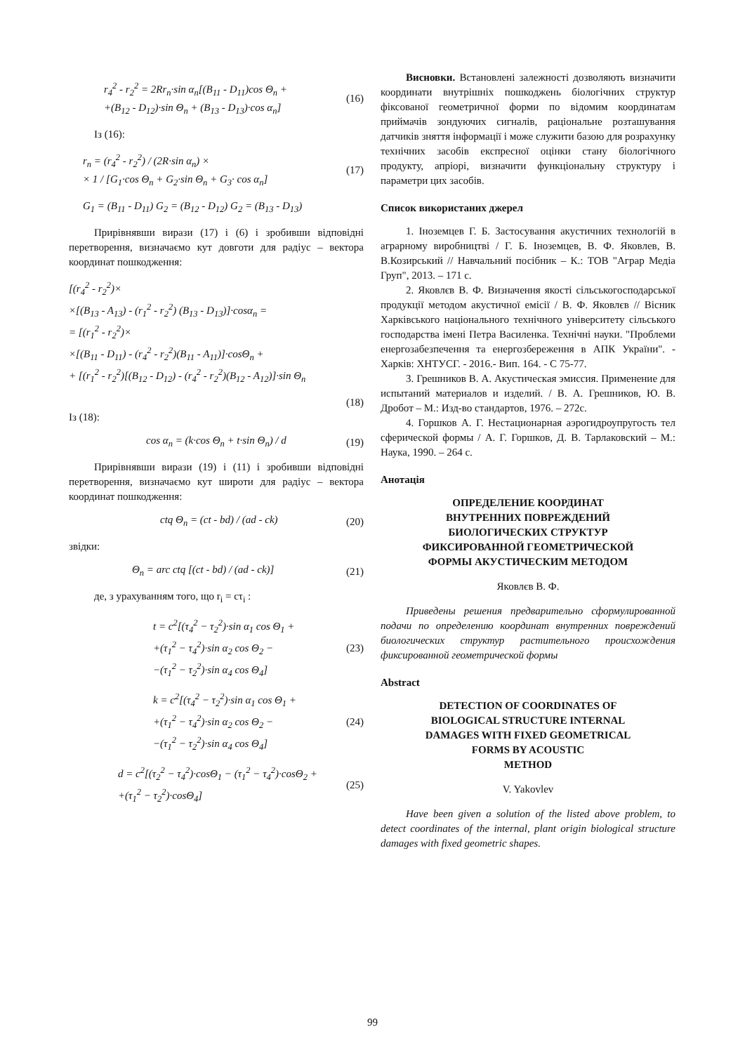r<sub>4</sub><sup>2</sup> - r<sub>2</sub><sup>2</sup> = 2Rr<sub>n</sub>·sin α<sub>n</sub>[(B<sub>11</sub> - D<sub>11</sub>)cos Θ<sub>n</sub> +
+(B<sub>12</sub> - D<sub>12</sub>)·sin Θ<sub>n</sub> + (B<sub>13</sub> - D<sub>13</sub>)·cos α<sub>n</sub>]
(16)
Із (16):
r<sub>n</sub> = (r<sub>4</sub><sup>2</sup> - r<sub>2</sub><sup>2</sup>) / (2R·sin α<sub>n</sub>) ×
× 1 / [G<sub>1</sub>·cos Θ<sub>n</sub> + G<sub>2</sub>·sin Θ<sub>n</sub> + G<sub>3</sub>· cos α<sub>n</sub>]
(17)
G<sub>1</sub> = (B<sub>11</sub> - D<sub>11</sub>) G<sub>2</sub> = (B<sub>12</sub> - D<sub>12</sub>) G<sub>2</sub> = (B<sub>13</sub> - D<sub>13</sub>)
Прирівнявши вирази (17) і (6) і зробивши відповідні перетворення, визначаємо кут довготи для радіус – вектора координат пошкодження:
[(r<sub>4</sub><sup>2</sup> - r<sub>2</sub><sup>2</sup>)×
×[(B<sub>13</sub> - A<sub>13</sub>) - (r<sub>1</sub><sup>2</sup> - r<sub>2</sub><sup>2</sup>) (B<sub>13</sub> - D<sub>13</sub>)]·cosα<sub>n</sub> =
= [(r<sub>1</sub><sup>2</sup> - r<sub>2</sub><sup>2</sup>)×
×[(B<sub>11</sub> - D<sub>11</sub>) - (r<sub>4</sub><sup>2</sup> - r<sub>2</sub><sup>2</sup>)(B<sub>11</sub> - A<sub>11</sub>)]·cosΘ<sub>n</sub> +
+ [(r<sub>1</sub><sup>2</sup> - r<sub>2</sub><sup>2</sup>)[(B<sub>12</sub> - D<sub>12</sub>) - (r<sub>4</sub><sup>2</sup> - r<sub>2</sub><sup>2</sup>)(B<sub>12</sub> - A<sub>12</sub>)]·sin Θ<sub>n</sub>
(18)
Із (18):
cos α<sub>n</sub> = (k·cos Θ<sub>n</sub> + t·sin Θ<sub>n</sub>) / d
(19)
Прирівнявши вирази (19) і (11) і зробивши відповідні перетворення, визначаємо кут широти для радіус – вектора координат пошкодження:
ctq Θ<sub>n</sub> = (ct - bd) / (ad - ck) (20)
звідки:
Θ<sub>n</sub> = arc ctq [(ct - bd) / (ad - ck)]
(21)
де, з урахуванням того, що r<sub>i</sub> = cτ<sub>i</sub> :
t = c<sup>2</sup>[(τ<sub>4</sub><sup>2</sup> − τ<sub>2</sub><sup>2</sup>)·sin α<sub>1</sub> cos Θ<sub>1</sub> +
+(τ<sub>1</sub><sup>2</sup> − τ<sub>4</sub><sup>2</sup>)·sin α<sub>2</sub> cos Θ<sub>2</sub> −
−(τ<sub>1</sub><sup>2</sup> − τ<sub>2</sub><sup>2</sup>)·sin α<sub>4</sub> cos Θ<sub>4</sub>]
(23)
k = c<sup>2</sup>[(τ<sub>4</sub><sup>2</sup> − τ<sub>2</sub><sup>2</sup>)·sin α<sub>1</sub> cos Θ<sub>1</sub> +
+(τ<sub>1</sub><sup>2</sup> − τ<sub>4</sub><sup>2</sup>)·sin α<sub>2</sub> cos Θ<sub>2</sub> −
−(τ<sub>1</sub><sup>2</sup> − τ<sub>2</sub><sup>2</sup>)·sin α<sub>4</sub> cos Θ<sub>4</sub>]
(24)
d = c<sup>2</sup>[(τ<sub>2</sub><sup>2</sup> − τ<sub>4</sub><sup>2</sup>)·cosΘ<sub>1</sub> − (τ<sub>1</sub><sup>2</sup> − τ<sub>4</sub><sup>2</sup>)·cosΘ<sub>2</sub> +
+(τ<sub>1</sub><sup>2</sup> − τ<sub>2</sub><sup>2</sup>)·cosΘ<sub>4</sub>]
(25)
Висновки. Встановлені залежності дозволяють визначити координати внутрішніх пошкоджень біологічних структур фіксованої геометричної форми по відомим координатам приймачів зондуючих сигналів, раціональне розташування датчиків зняття інформації і може служити базою для розрахунку технічних засобів експресної оцінки стану біологічного продукту, апріорі, визначити функціональну структуру і параметри цих засобів.
Список використаних джерел
1. Іноземцев Г. Б. Застосування акустичних технологій в аграрному виробництві / Г. Б. Іноземцев, В. Ф. Яковлев, В. В.Козирський // Навчальний посібник – К.: ТОВ "Аграр Медіа Груп", 2013. – 171 с.
2. Яковлєв В. Ф. Визначення якості сільськогосподарської продукції методом акустичної емісії / В. Ф. Яковлєв // Вісник Харківського національного технічного університету сільського господарства імені Петра Василенка. Технічні науки. "Проблеми енергозабезпечення та енергозбереження в АПК України". - Харків: ХНТУСГ. - 2016.- Вип. 164. - С 75-77.
3. Грешников В. А. Акустическая эмиссия. Применение для испытаний материалов и изделий. / В. А. Грешников, Ю. В. Дробот – М.: Изд-во стандартов, 1976. – 272с.
4. Горшков А. Г. Нестационарная аэрогидроупругость тел сферической формы / А. Г. Горшков, Д. В. Тарлаковский – М.: Наука, 1990. – 264 с.
Анотація
ОПРЕДЕЛЕНИЕ КООРДИНАТ
ВНУТРЕННИХ ПОВРЕЖДЕНИЙ
БИОЛОГИЧЕСКИХ СТРУКТУР
ФИКСИРОВАННОЙ ГЕОМЕТРИЧЕСКОЙ
ФОРМЫ АКУСТИЧЕСКИМ МЕТОДОМ
Яковлєв В. Ф.
Приведены решения предварительно сформулированной подачи по определению координат внутренних повреждений биологических структур растительного происхождения фиксированной геометрической формы
Abstract
DETECTION OF COORDINATES OF
BIOLOGICAL STRUCTURE INTERNAL
DAMAGES WITH FIXED GEOMETRICAL
FORMS BY ACOUSTIC
METHOD
V. Yakovlev
Have been given a solution of the listed above problem, to detect coordinates of the internal, plant origin biological structure damages with fixed geometric shapes.
99